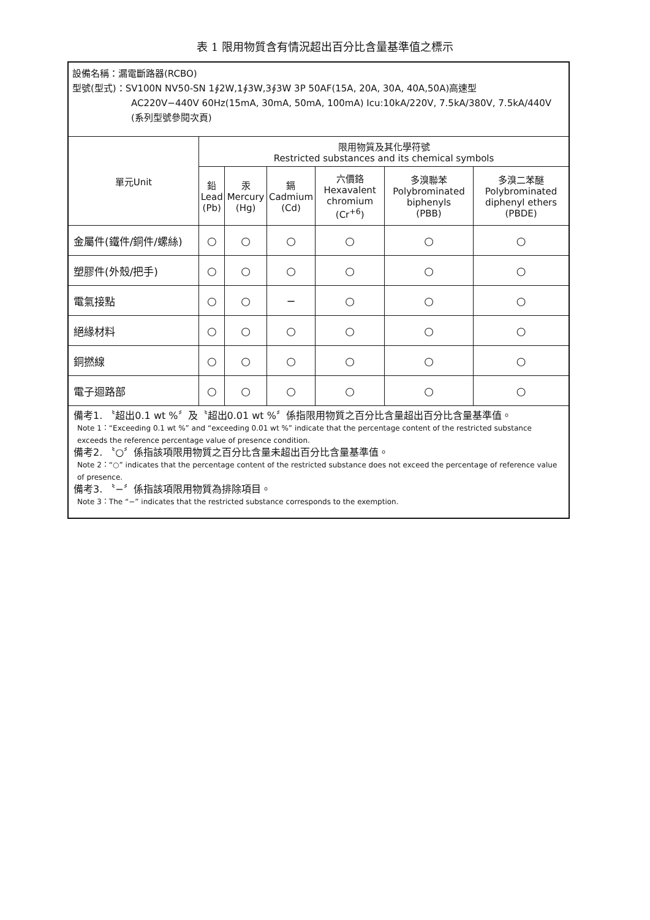表 1 限用物質含有情況超出百分比含量基準值之標示
| 設備名稱：漏電斷路器(RCBO) 型號(型式)：SV100N NV50-SN 1∮2W,1∮3W,3∮3W 3P 50AF(15A, 20A, 30A, 40A,50A)高速型 AC220V−440V 60Hz(15mA, 30mA, 50mA, 100mA) Icu:10kA/220V, 7.5kA/380V, 7.5kA/440V (系列型號參閱次頁) | | | | | | |
| 單元Unit | 限用物質及其化學符號 Restricted substances and its chemical symbols | | | | | |
| | 鉛 Lead (Pb) | 汞 Mercury (Hg) | 鎘 Cadmium (Cd) | 六價鉻 Hexavalent chromium (Cr<sup>+6</sup>) | 多溴聯苯 Polybrominated biphenyls (PBB) | 多溴二苯醚 Polybrominated diphenyl ethers (PBDE) |
| 金屬件(鐵件/銅件/螺絲) | ○ | ○ | ○ | ○ | ○ | ○ |
| 塑膠件(外殼/把手) | ○ | ○ | ○ | ○ | ○ | ○ |
| 電氣接點 | ○ | ○ | − | ○ | ○ | ○ |
| 絕緣材料 | ○ | ○ | ○ | ○ | ○ | ○ |
| 銅撚線 | ○ | ○ | ○ | ○ | ○ | ○ |
| 電子迴路部 | ○ | ○ | ○ | ○ | ○ | ○ |
| 備考1. 〝超出0.1 wt %〞及〝超出0.01 wt %〞係指限用物質之百分比含量超出百分比含量基準值。 Note 1：“Exceeding 0.1 wt %” and “exceeding 0.01 wt %” indicate that the percentage content of the restricted substance exceeds the reference percentage value of presence condition. 備考2. 〝○〞係指該項限用物質之百分比含量未超出百分比含量基準值。 Note 2：“○” indicates that the percentage content of the restricted substance does not exceed the percentage of reference value of presence. 備考3. 〝−〞係指該項限用物質為排除項目。 Note 3：The “−” indicates that the restricted substance corresponds to the exemption. | | | | | | |